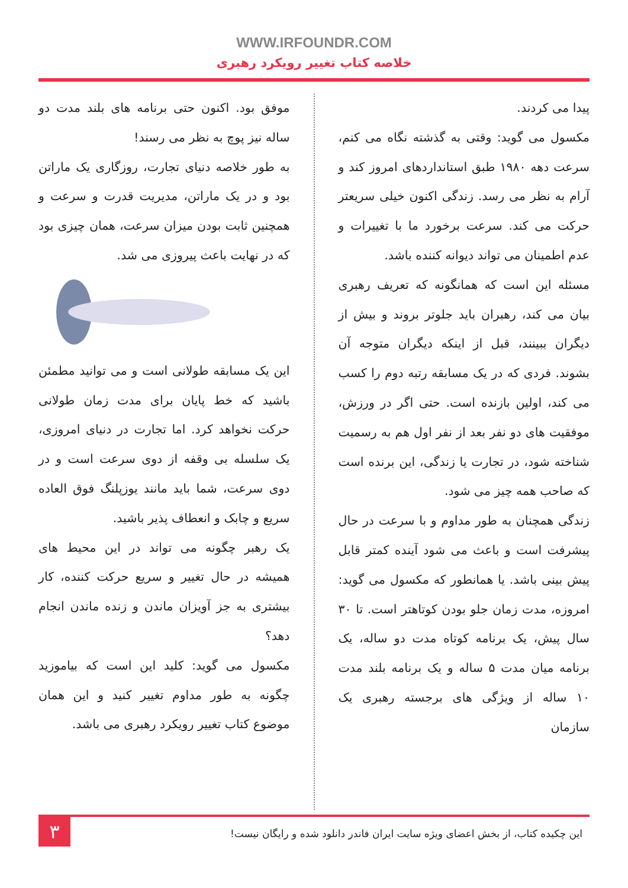WWW.IRFOUNDR.COM
خلاصه کتاب تغییر رویکرد رهبری
پیدا می کردند.
مکسول می گوید: وقتی به گذشته نگاه می کنم، سرعت دهه ۱۹۸۰ طبق استانداردهای امروز کند و آرام به نظر می رسد. زندگی اکنون خیلی سریعتر حرکت می کند. سرعت برخورد ما با تغییرات و عدم اطمینان می تواند دیوانه کننده باشد.
مسئله این است که همانگونه که تعریف رهبری بیان می کند، رهبران باید جلوتر بروند و بیش از دیگران ببینند، قبل از اینکه دیگران متوجه آن بشوند. فردی که در یک مسابقه رتبه دوم را کسب می کند، اولین بازنده است. حتی اگر در ورزش، موفقیت های دو نفر بعد از نفر اول هم به رسمیت شناخته شود، در تجارت یا زندگی، این برنده است که صاحب همه چیز می شود.
زندگی همچنان به طور مداوم و با سرعت در حال پیشرفت است و باعث می شود آینده کمتر قابل پیش بینی باشد. یا همانطور که مکسول می گوید: امروزه، مدت زمان جلو بودن کوتاهتر است. تا ۳۰ سال پیش، یک برنامه کوتاه مدت دو ساله، یک برنامه میان مدت ۵ ساله و یک برنامه بلند مدت ۱۰ ساله از ویژگی های برجسته رهبری یک سازمان
موفق بود. اکنون حتی برنامه های بلند مدت دو ساله نیز پوچ به نظر می رسند!
به طور خلاصه دنیای تجارت، روزگاری یک ماراتن بود و در یک ماراتن، مدیریت قدرت و سرعت و همچنین ثابت بودن میزان سرعت، همان چیزی بود که در نهایت باعث پیروزی می شد.
این یک مسابقه طولانی است و می توانید مطمئن باشید که خط پایان برای مدت زمان طولانی حرکت نخواهد کرد. اما تجارت در دنیای امروزی، یک سلسله بی وقفه از دوی سرعت است و در دوی سرعت، شما باید مانند یوزپلنگ فوق العاده سریع و چابک و انعطاف پذیر باشید.
یک رهبر چگونه می تواند در این محیط های همیشه در حال تغییر و سریع حرکت کننده، کار بیشتری به جز آویزان ماندن و زنده ماندن انجام دهد؟
مکسول می گوید: کلید این است که بیاموزید چگونه به طور مداوم تغییر کنید و این همان موضوع کتاب تغییر رویکرد رهبری می باشد.
این چکیده کتاب، از بخش اعضای ویژه سایت ایران فاندر دانلود شده و رایگان نیست!
۳